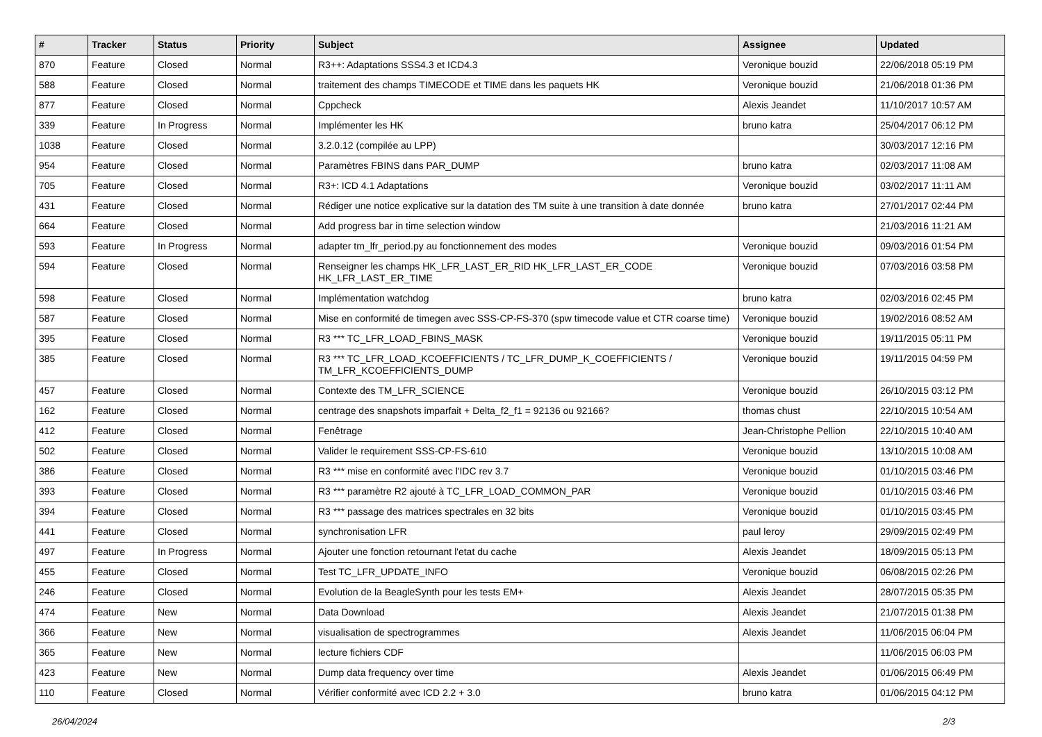| # | Tracker | Status | Priority | Subject | Assignee | Updated |
| --- | --- | --- | --- | --- | --- | --- |
| 870 | Feature | Closed | Normal | R3++: Adaptations SSS4.3 et ICD4.3 | Veronique bouzid | 22/06/2018 05:19 PM |
| 588 | Feature | Closed | Normal | traitement des champs TIMECODE et TIME dans les paquets HK | Veronique bouzid | 21/06/2018 01:36 PM |
| 877 | Feature | Closed | Normal | Cppcheck | Alexis Jeandet | 11/10/2017 10:57 AM |
| 339 | Feature | In Progress | Normal | Implémenter les HK | bruno katra | 25/04/2017 06:12 PM |
| 1038 | Feature | Closed | Normal | 3.2.0.12 (compilée au LPP) | | 30/03/2017 12:16 PM |
| 954 | Feature | Closed | Normal | Paramètres FBINS dans PAR_DUMP | bruno katra | 02/03/2017 11:08 AM |
| 705 | Feature | Closed | Normal | R3+: ICD 4.1 Adaptations | Veronique bouzid | 03/02/2017 11:11 AM |
| 431 | Feature | Closed | Normal | Rédiger une notice explicative sur la datation des TM suite à une transition à date donnée | bruno katra | 27/01/2017 02:44 PM |
| 664 | Feature | Closed | Normal | Add progress bar in time selection window | | 21/03/2016 11:21 AM |
| 593 | Feature | In Progress | Normal | adapter tm_lfr_period.py au fonctionnement des modes | Veronique bouzid | 09/03/2016 01:54 PM |
| 594 | Feature | Closed | Normal | Renseigner les champs HK_LFR_LAST_ER_RID HK_LFR_LAST_ER_CODE HK_LFR_LAST_ER_TIME | Veronique bouzid | 07/03/2016 03:58 PM |
| 598 | Feature | Closed | Normal | Implémentation watchdog | bruno katra | 02/03/2016 02:45 PM |
| 587 | Feature | Closed | Normal | Mise en conformité de timegen avec SSS-CP-FS-370 (spw timecode value et CTR coarse time) | Veronique bouzid | 19/02/2016 08:52 AM |
| 395 | Feature | Closed | Normal | R3 *** TC_LFR_LOAD_FBINS_MASK | Veronique bouzid | 19/11/2015 05:11 PM |
| 385 | Feature | Closed | Normal | R3 *** TC_LFR_LOAD_KCOEFFICIENTS / TC_LFR_DUMP_K_COEFFICIENTS / TM_LFR_KCOEFFICIENTS_DUMP | Veronique bouzid | 19/11/2015 04:59 PM |
| 457 | Feature | Closed | Normal | Contexte des TM_LFR_SCIENCE | Veronique bouzid | 26/10/2015 03:12 PM |
| 162 | Feature | Closed | Normal | centrage des snapshots imparfait + Delta_f2_f1 = 92136 ou 92166? | thomas chust | 22/10/2015 10:54 AM |
| 412 | Feature | Closed | Normal | Fenêtrage | Jean-Christophe Pellion | 22/10/2015 10:40 AM |
| 502 | Feature | Closed | Normal | Valider le requirement SSS-CP-FS-610 | Veronique bouzid | 13/10/2015 10:08 AM |
| 386 | Feature | Closed | Normal | R3 *** mise en conformité avec l'IDC rev 3.7 | Veronique bouzid | 01/10/2015 03:46 PM |
| 393 | Feature | Closed | Normal | R3 *** paramètre R2 ajouté à TC_LFR_LOAD_COMMON_PAR | Veronique bouzid | 01/10/2015 03:46 PM |
| 394 | Feature | Closed | Normal | R3 *** passage des matrices spectrales en 32 bits | Veronique bouzid | 01/10/2015 03:45 PM |
| 441 | Feature | Closed | Normal | synchronisation LFR | paul leroy | 29/09/2015 02:49 PM |
| 497 | Feature | In Progress | Normal | Ajouter une fonction retournant l'etat du cache | Alexis Jeandet | 18/09/2015 05:13 PM |
| 455 | Feature | Closed | Normal | Test TC_LFR_UPDATE_INFO | Veronique bouzid | 06/08/2015 02:26 PM |
| 246 | Feature | Closed | Normal | Evolution de la BeagleSynth pour les tests EM+ | Alexis Jeandet | 28/07/2015 05:35 PM |
| 474 | Feature | New | Normal | Data Download | Alexis Jeandet | 21/07/2015 01:38 PM |
| 366 | Feature | New | Normal | visualisation de spectrogrammes | Alexis Jeandet | 11/06/2015 06:04 PM |
| 365 | Feature | New | Normal | lecture fichiers CDF | | 11/06/2015 06:03 PM |
| 423 | Feature | New | Normal | Dump data frequency over time | Alexis Jeandet | 01/06/2015 06:49 PM |
| 110 | Feature | Closed | Normal | Vérifier conformité avec ICD 2.2 + 3.0 | bruno katra | 01/06/2015 04:12 PM |
26/04/2024 2/3